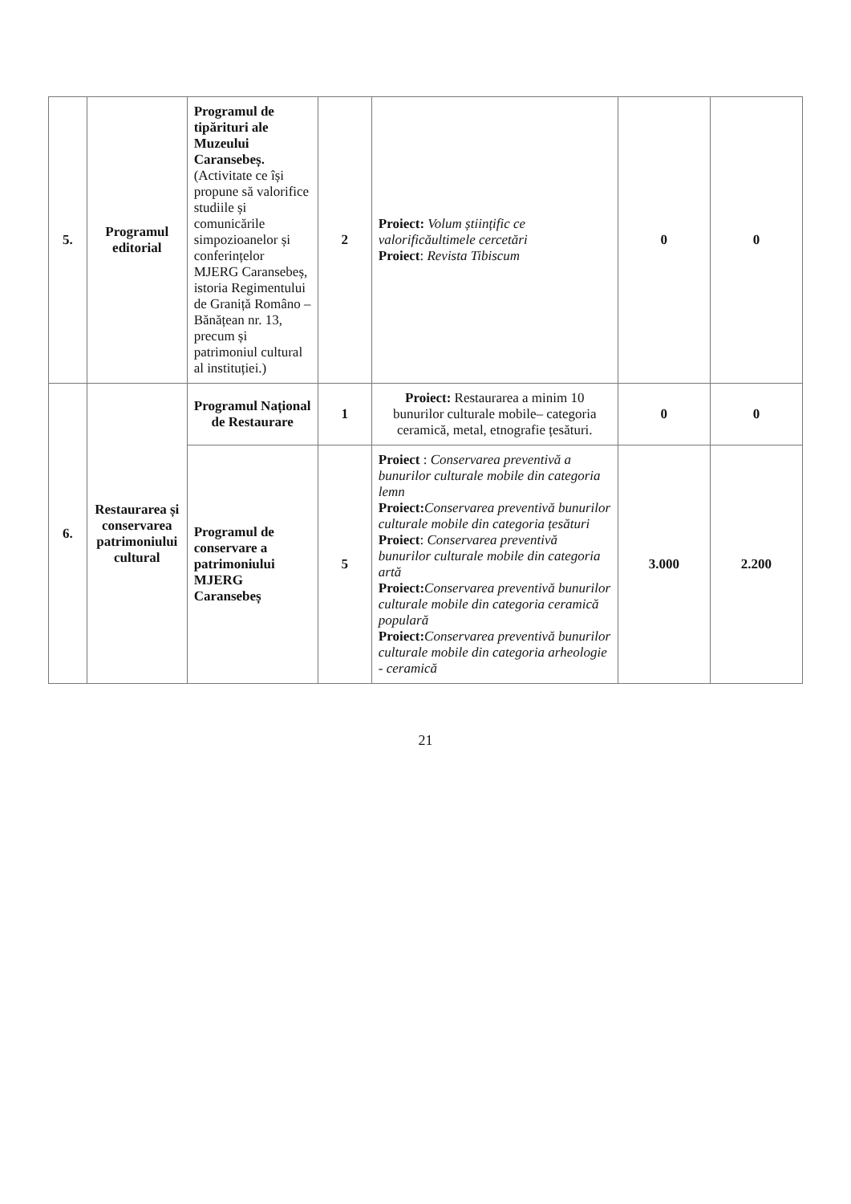| 5. | Programul editorial | Programul de tipărituri ale Muzeului Caransebeș. (Activitate ce își propune să valorifice studiile și comunicările simpozioanelor și conferințelor MJERG Caransebeș, istoria Regimentului de Graniță Româno – Bănățean nr. 13, precum și patrimoniul cultural al instituției.) | 2 | Proiect: Volum științific ce valorificăultimele cercetări Proiect : Revista Tibiscum | 0 | 0 |
| 6. | Restaurarea și conservarea patrimoniului cultural | Programul Național de Restaurare | 1 | Proiect: Restaurarea a minim 10 bunurilor culturale mobile– categoria ceramică, metal, etnografie țesături. | 0 | 0 |
| | | Programul de conservare a patrimoniului MJERG Caransebeș | 5 | Proiect : Conservarea preventivă a bunurilor culturale mobile din categoria lemn Proiect: Conservarea preventivă bunurilor culturale mobile din categoria țesături Proiect : Conservarea preventivă bunurilor culturale mobile din categoria artă Proiect: Conservarea preventivă bunurilor culturale mobile din categoria ceramică populară Proiect: Conservarea preventivă bunurilor culturale mobile din categoria arheologie - ceramică | 3.000 | 2.200 |
21